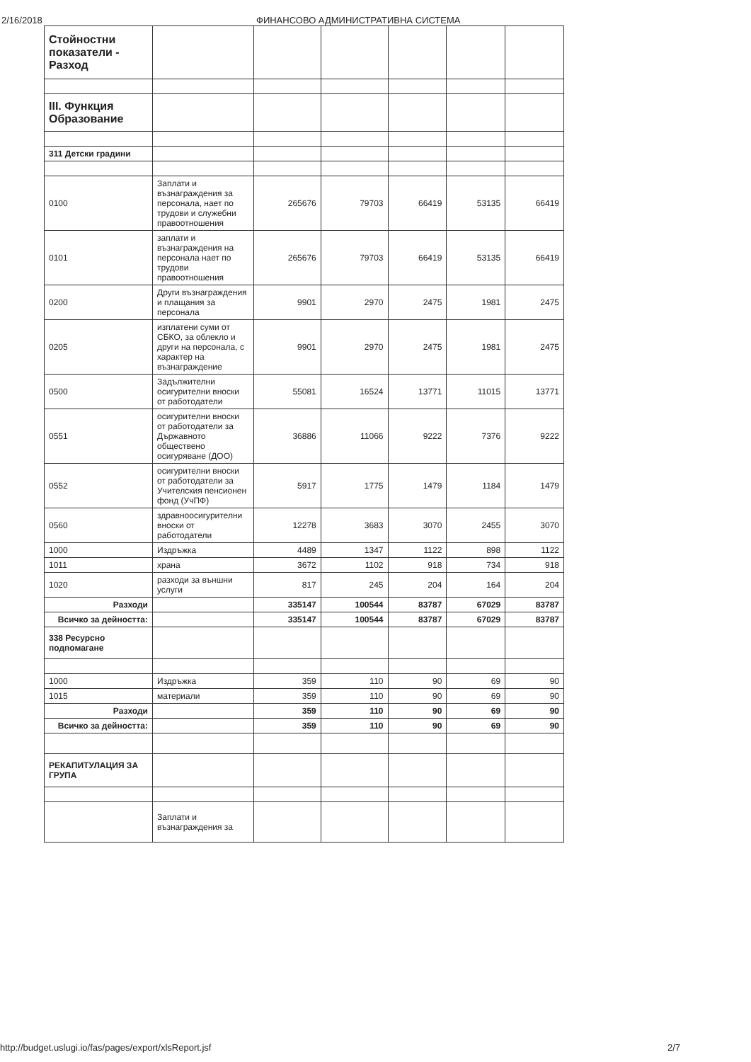2/16/2018 ФИНАНСОВО АДМИНИСТРАТИВНА СИСТЕМА
| Стойностни показатели - Разход | | | | | | |
| III. Функция Образование | | | | | | |
| 311 Детски градини | | | | | | |
| 0100 | Заплати и възнаграждения за персонала, нает по трудови и служебни правоотношения | 265676 | 79703 | 66419 | 53135 | 66419 |
| 0101 | заплати и възнаграждения на персонала нает по трудови правоотношения | 265676 | 79703 | 66419 | 53135 | 66419 |
| 0200 | Други възнаграждения и плащания за персонала | 9901 | 2970 | 2475 | 1981 | 2475 |
| 0205 | изплатени суми от СБКО, за облекло и други на персонала, с характер на възнаграждение | 9901 | 2970 | 2475 | 1981 | 2475 |
| 0500 | Задължителни осигурителни вноски от работодатели | 55081 | 16524 | 13771 | 11015 | 13771 |
| 0551 | осигурителни вноски от работодатели за Държавното обществено осигуряване (ДОО) | 36886 | 11066 | 9222 | 7376 | 9222 |
| 0552 | осигурителни вноски от работодатели за Учителския пенсионен фонд (УчПФ) | 5917 | 1775 | 1479 | 1184 | 1479 |
| 0560 | здравноосигурителни вноски от работодатели | 12278 | 3683 | 3070 | 2455 | 3070 |
| 1000 | Издръжка | 4489 | 1347 | 1122 | 898 | 1122 |
| 1011 | храна | 3672 | 1102 | 918 | 734 | 918 |
| 1020 | разходи за външни услуги | 817 | 245 | 204 | 164 | 204 |
| Разходи | | 335147 | 100544 | 83787 | 67029 | 83787 |
| Всичко за дейността: | | 335147 | 100544 | 83787 | 67029 | 83787 |
| 338 Ресурсно подпомагане | | | | | | |
| 1000 | Издръжка | 359 | 110 | 90 | 69 | 90 |
| 1015 | материали | 359 | 110 | 90 | 69 | 90 |
| Разходи | | 359 | 110 | 90 | 69 | 90 |
| Всичко за дейността: | | 359 | 110 | 90 | 69 | 90 |
| РЕКАПИТУЛАЦИЯ ЗА ГРУПА | | | | | | |
| | Заплати и възнаграждения за | | | | | |
http://budget.uslugi.io/fas/pages/export/xlsReport.jsf 2/7